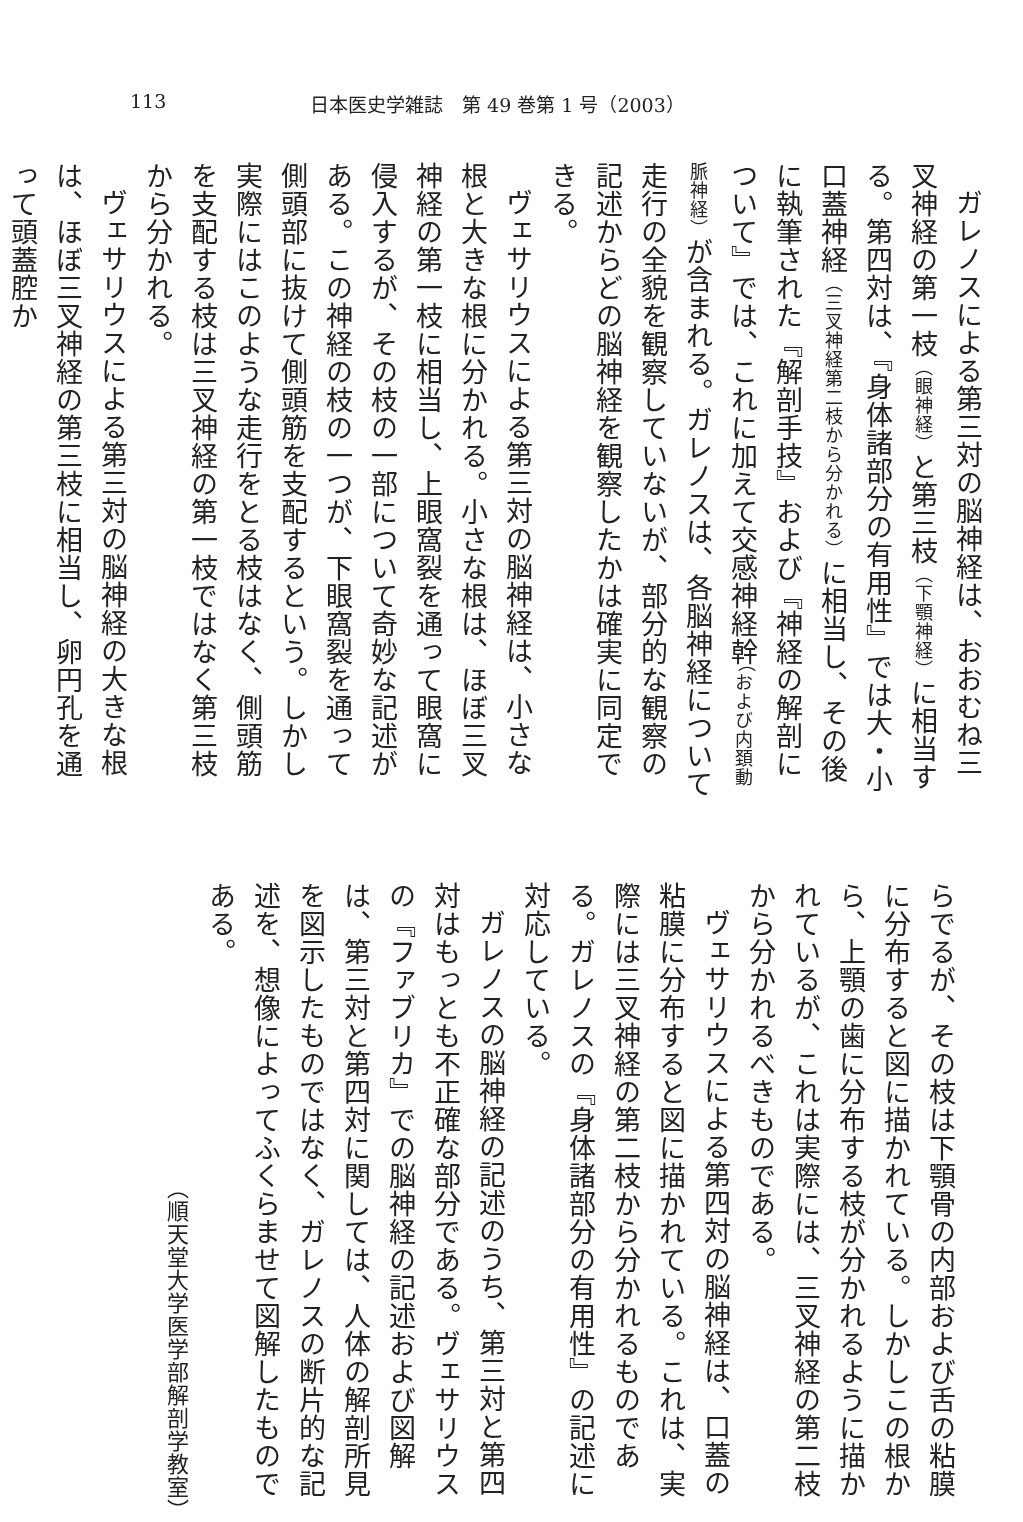113 日本医史学雑誌　第 49 巻第 1 号（2003）
ガレノスによる第三対の脳神経は、おおむね三叉神経の第一枝（眼神経）と第三枝（下顎神経）に相当する。第四対は、『身体諸部分の有用性』では大・小口蓋神経（三叉神経第二枝から分かれる）に相当し、その後に執筆された『解剖手技』および『神経の解剖について』では、これに加えて交感神経幹（および内頚動脈神経）が含まれる。ガレノスは、各脳神経について走行の全貌を観察していないが、部分的な観察の記述からどの脳神経を観察したかは確実に同定できる。
ヴェサリウスによる第三対の脳神経は、小さな根と大きな根に分かれる。小さな根は、ほぼ三叉神経の第一枝に相当し、上眼窩裂を通って眼窩に侵入するが、その枝の一部について奇妙な記述がある。この神経の枝の一つが、下眼窩裂を通って側頭部に抜けて側頭筋を支配するという。しかし実際にはこのような走行をとる枝はなく、側頭筋を支配する枝は三叉神経の第一枝ではなく第三枝から分かれる。
ヴェサリウスによる第三対の脳神経の大きな根は、ほぼ三叉神経の第三枝に相当し、卵円孔を通って頭蓋腔か
らでるが、その枝は下顎骨の内部および舌の粘膜に分布すると図に描かれている。しかしこの根から、上顎の歯に分布する枝が分かれるように描かれているが、これは実際には、三叉神経の第二枝から分かれるべきものである。
ヴェサリウスによる第四対の脳神経は、口蓋の粘膜に分布すると図に描かれている。これは、実際には三叉神経の第二枝から分かれるものである。ガレノスの『身体諸部分の有用性』の記述に対応している。
ガレノスの脳神経の記述のうち、第三対と第四対はもっとも不正確な部分である。ヴェサリウスの『ファブリカ』での脳神経の記述および図解は、第三対と第四対に関しては、人体の解剖所見を図示したものではなく、ガレノスの断片的な記述を、想像によってふくらませて図解したものである。
（順天堂大学医学部解剖学教室）